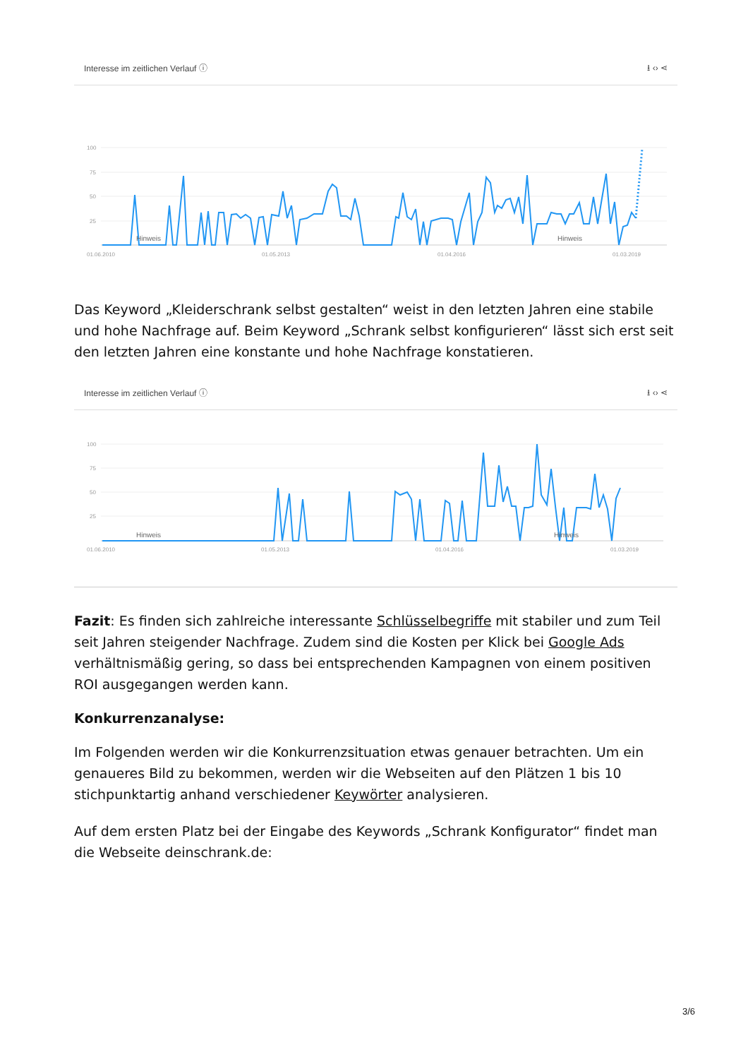Interesse im zeitlichen Verlauf ⓘ ⭳ ‹› ⋖
100
75
50
25
Hinweis
Hinweis
01.06.2010
01.05.2013
01.04.2016
01.03.2019
Das Keyword „Kleiderschrank selbst gestalten“ weist in den letzten Jahren eine stabile und hohe Nachfrage auf. Beim Keyword „Schrank selbst konfigurieren“ lässt sich erst seit den letzten Jahren eine konstante und hohe Nachfrage konstatieren.
Interesse im zeitlichen Verlauf ⓘ ⭳ ‹› ⋖
100
75
50
25
Hinweis
Hinweis
01.06.2010
01.05.2013
01.04.2016
01.03.2019
Fazit: Es finden sich zahlreiche interessante Schlüsselbegriffe mit stabiler und zum Teil seit Jahren steigender Nachfrage. Zudem sind die Kosten per Klick bei Google Ads verhältnismäßig gering, so dass bei entsprechenden Kampagnen von einem positiven ROI ausgegangen werden kann.
Konkurrenzanalyse:
Im Folgenden werden wir die Konkurrenzsituation etwas genauer betrachten. Um ein genaueres Bild zu bekommen, werden wir die Webseiten auf den Plätzen 1 bis 10 stichpunktartig anhand verschiedener Keywörter analysieren.
Auf dem ersten Platz bei der Eingabe des Keywords „Schrank Konfigurator“ findet man die Webseite deinschrank.de:
3/6